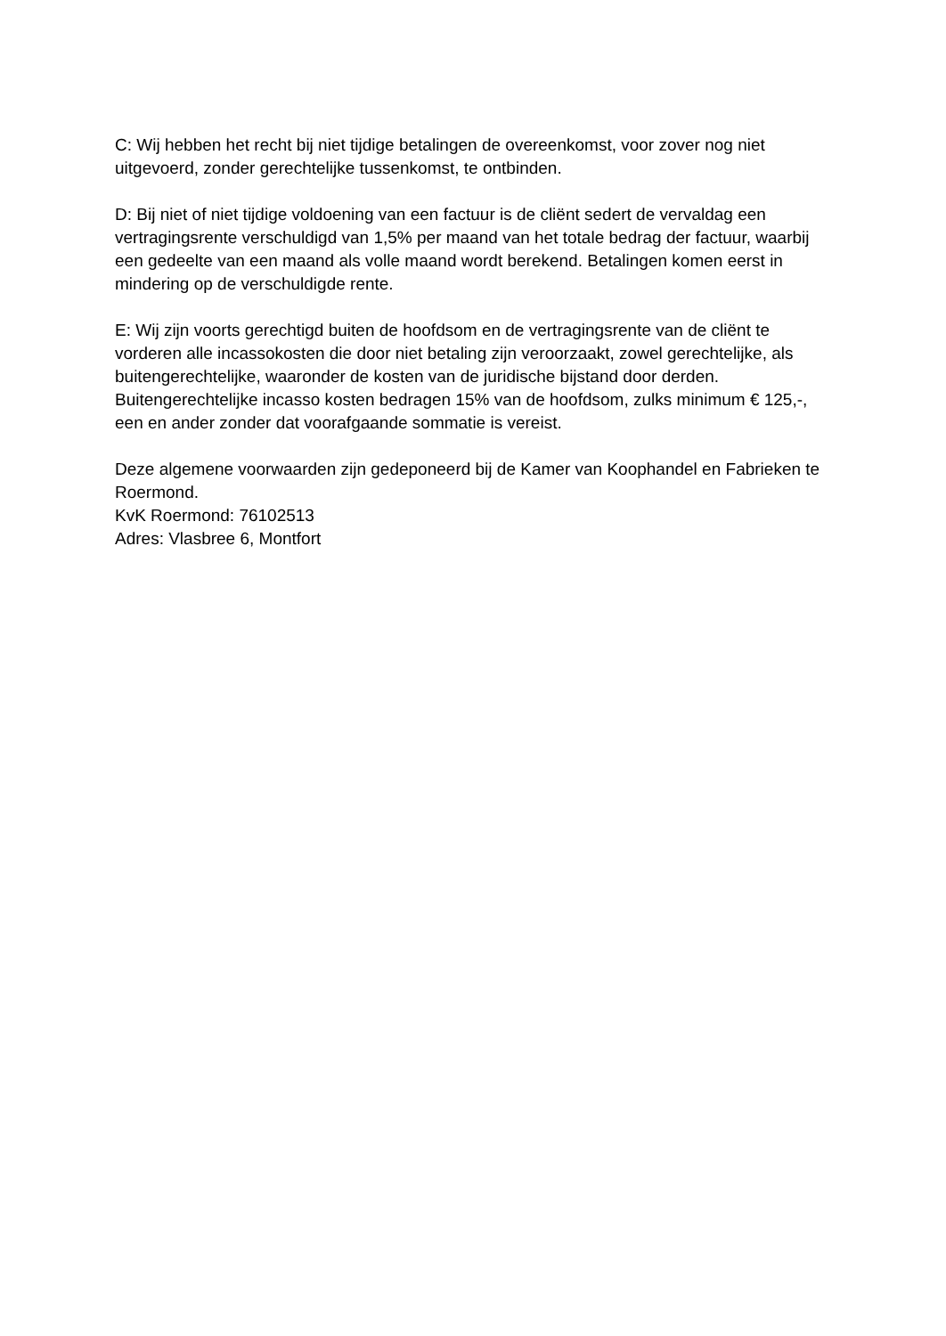C: Wij hebben het recht bij niet tijdige betalingen de overeenkomst, voor zover nog niet uitgevoerd, zonder gerechtelijke tussenkomst, te ontbinden.
D: Bij niet of niet tijdige voldoening van een factuur is de cliënt sedert de vervaldag een vertragingsrente verschuldigd van 1,5% per maand van het totale bedrag der factuur, waarbij een gedeelte van een maand als volle maand wordt berekend. Betalingen komen eerst in mindering op de verschuldigde rente.
E: Wij zijn voorts gerechtigd buiten de hoofdsom en de vertragingsrente van de cliënt te vorderen alle incassokosten die door niet betaling zijn veroorzaakt, zowel gerechtelijke, als buitengerechtelijke, waaronder de kosten van de juridische bijstand door derden. Buitengerechtelijke incasso kosten bedragen 15% van de hoofdsom, zulks minimum € 125,-, een en ander zonder dat voorafgaande sommatie is vereist.
Deze algemene voorwaarden zijn gedeponeerd bij de Kamer van Koophandel en Fabrieken te Roermond.
KvK Roermond: 76102513
Adres: Vlasbree 6, Montfort